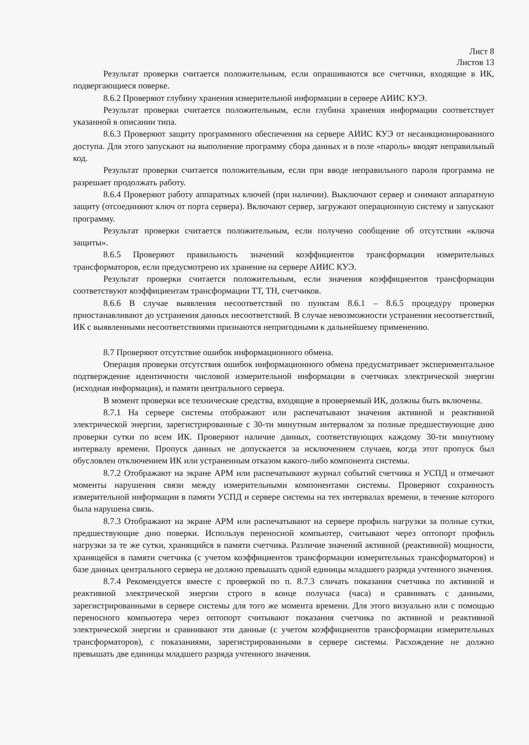Лист 8
Листов 13
Результат проверки считается положительным, если опрашиваются все счетчики, входящие в ИК, подвергающиеся поверке.
8.6.2 Проверяют глубину хранения измерительной информации в сервере АИИС КУЭ.
Результат проверки считается положительным, если глубина хранения информации соответствует указанной в описании типа.
8.6.3 Проверяют защиту программного обеспечения на сервере АИИС КУЭ от несанкционированного доступа. Для этого запускают на выполнение программу сбора данных и в поле «пароль» вводят неправильный код.
Результат проверки считается положительным, если при вводе неправильного пароля программа не разрешает продолжать работу.
8.6.4 Проверяют работу аппаратных ключей (при наличии). Выключают сервер и снимают аппаратную защиту (отсоединяют ключ от порта сервера). Включают сервер, загружают операционную систему и запускают программу.
Результат проверки считается положительным, если получено сообщение об отсутствии «ключа защиты».
8.6.5 Проверяют правильность значений коэффициентов трансформации измерительных трансформаторов, если предусмотрено их хранение на сервере АИИС КУЭ.
Результат проверки считается положительным, если значения коэффициентов трансформации соответствуют коэффициентам трансформации ТТ, ТН, счетчиков.
8.6.6 В случае выявления несоответствий по пунктам 8.6.1 – 8.6.5 процедуру проверки приостанавливают до устранения данных несоответствий. В случае невозможности устранения несоответствий, ИК с выявленными несоответствиями признаются непригодными к дальнейшему применению.
8.7 Проверяют отсутствие ошибок информационного обмена.
Операция проверки отсутствия ошибок информационного обмена предусматривает экспериментальное подтверждение идентичности числовой измерительной информации в счетчиках электрической энергии (исходная информация), и памяти центрального сервера.
В момент проверки все технические средства, входящие в проверяемый ИК, должны быть включены.
8.7.1 На сервере системы отображают или распечатывают значения активной и реактивной электрической энергии, зарегистрированные с 30-ти минутным интервалом за полные предшествующие дню проверки сутки по всем ИК. Проверяют наличие данных, соответствующих каждому 30-ти минутному интервалу времени. Пропуск данных не допускается за исключением случаев, когда этот пропуск был обусловлен отключением ИК или устраненным отказом какого-либо компонента системы.
8.7.2 Отображают на экране АРМ или распечатывают журнал событий счетчика и УСПД и отмечают моменты нарушения связи между измерительными компонентами системы. Проверяют сохранность измерительной информации в памяти УСПД и сервере системы на тех интервалах времени, в течение которого была нарушена связь.
8.7.3 Отображают на экране АРМ или распечатывают на сервере профиль нагрузки за полные сутки, предшествующие дню поверки. Используя переносной компьютер, считывают через оптопорт профиль нагрузки за те же сутки, хранящийся в памяти счетчика. Различие значений активной (реактивной) мощности, хранящейся в памяти счетчика (с учетом коэффициентов трансформации измерительных трансформаторов) и базе данных центрального сервера не должно превышать одной единицы младшего разряда учтенного значения.
8.7.4 Рекомендуется вместе с проверкой по п. 8.7.3 сличать показания счетчика по активной и реактивной электрической энергии строго в конце получаса (часа) и сравнивать с данными, зарегистрированными в сервере системы для того же момента времени. Для этого визуально или с помощью переносного компьютера через оптопорт считывают показания счетчика по активной и реактивной электрической энергии и сравнивают эти данные (с учетом коэффициентов трансформации измерительных трансформаторов), с показаниями, зарегистрированными в сервере системы. Расхождение не должно превышать две единицы младшего разряда учтенного значения.